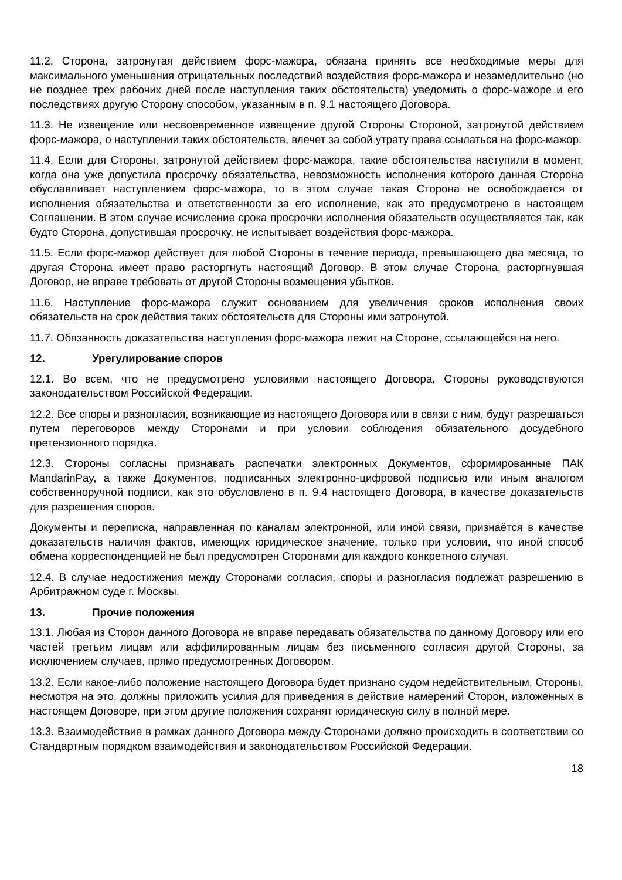11.2. Сторона, затронутая действием форс-мажора, обязана принять все необходимые меры для максимального уменьшения отрицательных последствий воздействия форс-мажора и незамедлительно (но не позднее трех рабочих дней после наступления таких обстоятельств) уведомить о форс-мажоре и его последствиях другую Сторону способом, указанным в п. 9.1 настоящего Договора.
11.3. Не извещение или несвоевременное извещение другой Стороны Стороной, затронутой действием форс-мажора, о наступлении таких обстоятельств, влечет за собой утрату права ссылаться на форс-мажор.
11.4. Если для Стороны, затронутой действием форс-мажора, такие обстоятельства наступили в момент, когда она уже допустила просрочку обязательства, невозможность исполнения которого данная Сторона обуславливает наступлением форс-мажора, то в этом случае такая Сторона не освобождается от исполнения обязательства и ответственности за его исполнение, как это предусмотрено в настоящем Соглашении. В этом случае исчисление срока просрочки исполнения обязательств осуществляется так, как будто Сторона, допустившая просрочку, не испытывает воздействия форс-мажора.
11.5. Если форс-мажор действует для любой Стороны в течение периода, превышающего два месяца, то другая Сторона имеет право расторгнуть настоящий Договор. В этом случае Сторона, расторгнувшая Договор, не вправе требовать от другой Стороны возмещения убытков.
11.6. Наступление форс-мажора служит основанием для увеличения сроков исполнения своих обязательств на срок действия таких обстоятельств для Стороны ими затронутой.
11.7. Обязанность доказательства наступления форс-мажора лежит на Стороне, ссылающейся на него.
12. Урегулирование споров
12.1. Во всем, что не предусмотрено условиями настоящего Договора, Стороны руководствуются законодательством Российской Федерации.
12.2. Все споры и разногласия, возникающие из настоящего Договора или в связи с ним, будут разрешаться путем переговоров между Сторонами и при условии соблюдения обязательного досудебного претензионного порядка.
12.3. Стороны согласны признавать распечатки электронных Документов, сформированные ПАК MandarinPay, а также Документов, подписанных электронно-цифровой подписью или иным аналогом собственноручной подписи, как это обусловлено в п. 9.4 настоящего Договора, в качестве доказательств для разрешения споров.
Документы и переписка, направленная по каналам электронной, или иной связи, признаётся в качестве доказательств наличия фактов, имеющих юридическое значение, только при условии, что иной способ обмена корреспонденцией не был предусмотрен Сторонами для каждого конкретного случая.
12.4. В случае недостижения между Сторонами согласия, споры и разногласия подлежат разрешению в Арбитражном суде г. Москвы.
13. Прочие положения
13.1. Любая из Сторон данного Договора не вправе передавать обязательства по данному Договору или его частей третьим лицам или аффилированным лицам без письменного согласия другой Стороны, за исключением случаев, прямо предусмотренных Договором.
13.2. Если какое-либо положение настоящего Договора будет признано судом недействительным, Стороны, несмотря на это, должны приложить усилия для приведения в действие намерений Сторон, изложенных в настоящем Договоре, при этом другие положения сохранят юридическую силу в полной мере.
13.3. Взаимодействие в рамках данного Договора между Сторонами должно происходить в соответствии со Стандартным порядком взаимодействия и законодательством Российской Федерации.
18